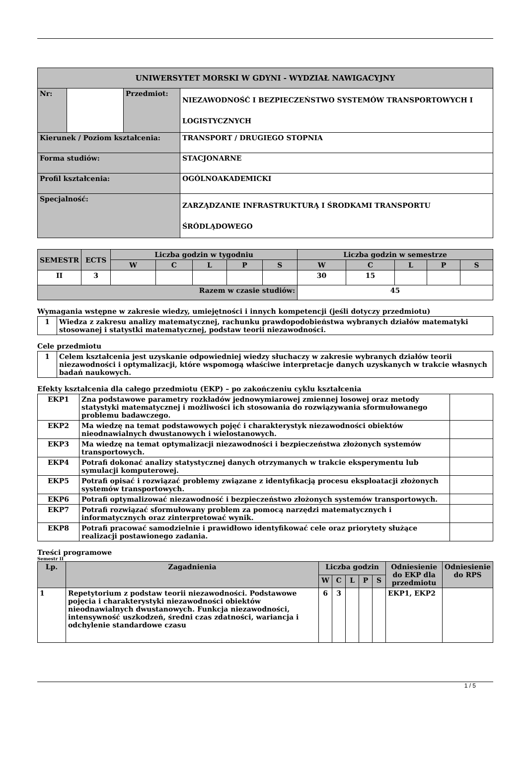| UNIWERSYTET MORSKI W GDYNI - WYDZIAŁ NAWIGACYJNY | | | |
| Nr: | | Przedmiot: | NIEZAWODNOŚĆ I BEZPIECZEŃSTWO SYSTEMÓW TRANSPORTOWYCH I LOGISTYCZNYCH |
| Kierunek / Poziom kształcenia: | | | TRANSPORT / DRUGIEGO STOPNIA |
| Forma studiów: | | | STACJONARNE |
| Profil kształcenia: | | | OGÓLNOAKADEMICKI |
| Specjalność: | | | ZARZĄDZANIE INFRASTRUKTURĄ I ŚRODKAMI TRANSPORTU ŚRÓDLĄDOWEGO |
| SEMESTR | ECTS | Liczba godzin w tygodniu | | | | | Liczba godzin w semestrze | | | | |
| --- | --- | --- | --- | --- | --- | --- | --- | --- | --- | --- | --- |
| | | W | C | L | P | S | W | C | L | P | S |
| II | 3 | | | | | | 30 | 15 | | | |
| Razem w czasie studiów: | | | | | | | 45 | | | | |
Wymagania wstępne w zakresie wiedzy, umiejętności i innych kompetencji (jeśli dotyczy przedmiotu)
| 1 | Wiedza z zakresu analizy matematycznej, rachunku prawdopodobieństwa wybranych działów matematyki stosowanej i statystki matematycznej, podstaw teorii niezawodności. |
Cele przedmiotu
| 1 | Celem kształcenia jest uzyskanie odpowiedniej wiedzy słuchaczy w zakresie wybranych działów teorii niezawodności i optymalizacji, które wspomogą właściwe interpretacje danych uzyskanych w trakcie własnych badań naukowych. |
Efekty kształcenia dla całego przedmiotu (EKP) – po zakończeniu cyklu kształcenia
| EKP1 | Zna podstawowe parametry rozkładów jednowymiarowej zmiennej losowej oraz metody statystyki matematycznej i możliwości ich stosowania do rozwiązywania sformułowanego problemu badawczego. | |
| EKP2 | Ma wiedzę na temat podstawowych pojęć i charakterystyk niezawodności obiektów nieodnawialnych dwustanowych i wielostanowych. | |
| EKP3 | Ma wiedzę na temat optymalizacji niezawodności i bezpieczeństwa złożonych systemów transportowych. | |
| EKP4 | Potrafi dokonać analizy statystycznej danych otrzymanych w trakcie eksperymentu lub symulacji komputerowej. | |
| EKP5 | Potrafi opisać i rozwiązać problemy związane z identyfikacją procesu eksploatacji złożonych systemów transportowych. | |
| EKP6 | Potrafi optymalizować niezawodność i bezpieczeństwo złożonych systemów transportowych. | |
| EKP7 | Potrafi rozwiązać sformułowany problem za pomocą narzędzi matematycznych i informatycznych oraz zinterpretować wynik. | |
| EKP8 | Potrafi pracować samodzielnie i prawidłowo identyfikować cele oraz priorytety służące realizacji postawionego zadania. | |
Treści programowe
Semestr II
| Lp. | Zagadnienia | Liczba godzin | | | | | Odniesienie do EKP dla przedmiotu | Odniesienie do RPS |
| --- | --- | --- | --- | --- | --- | --- | --- | --- |
| | | W | C | L | P | S | | |
| 1 | Repetytorium z podstaw teorii niezawodności. Podstawowe pojęcia i charakterystyki niezawodności obiektów nieodnawialnych dwustanowych. Funkcja niezawodności, intensywność uszkodzeń, średni czas zdatności, wariancja i odchylenie standardowe czasu | 6 | 3 | | | | EKP1, EKP2 | |
1 / 5